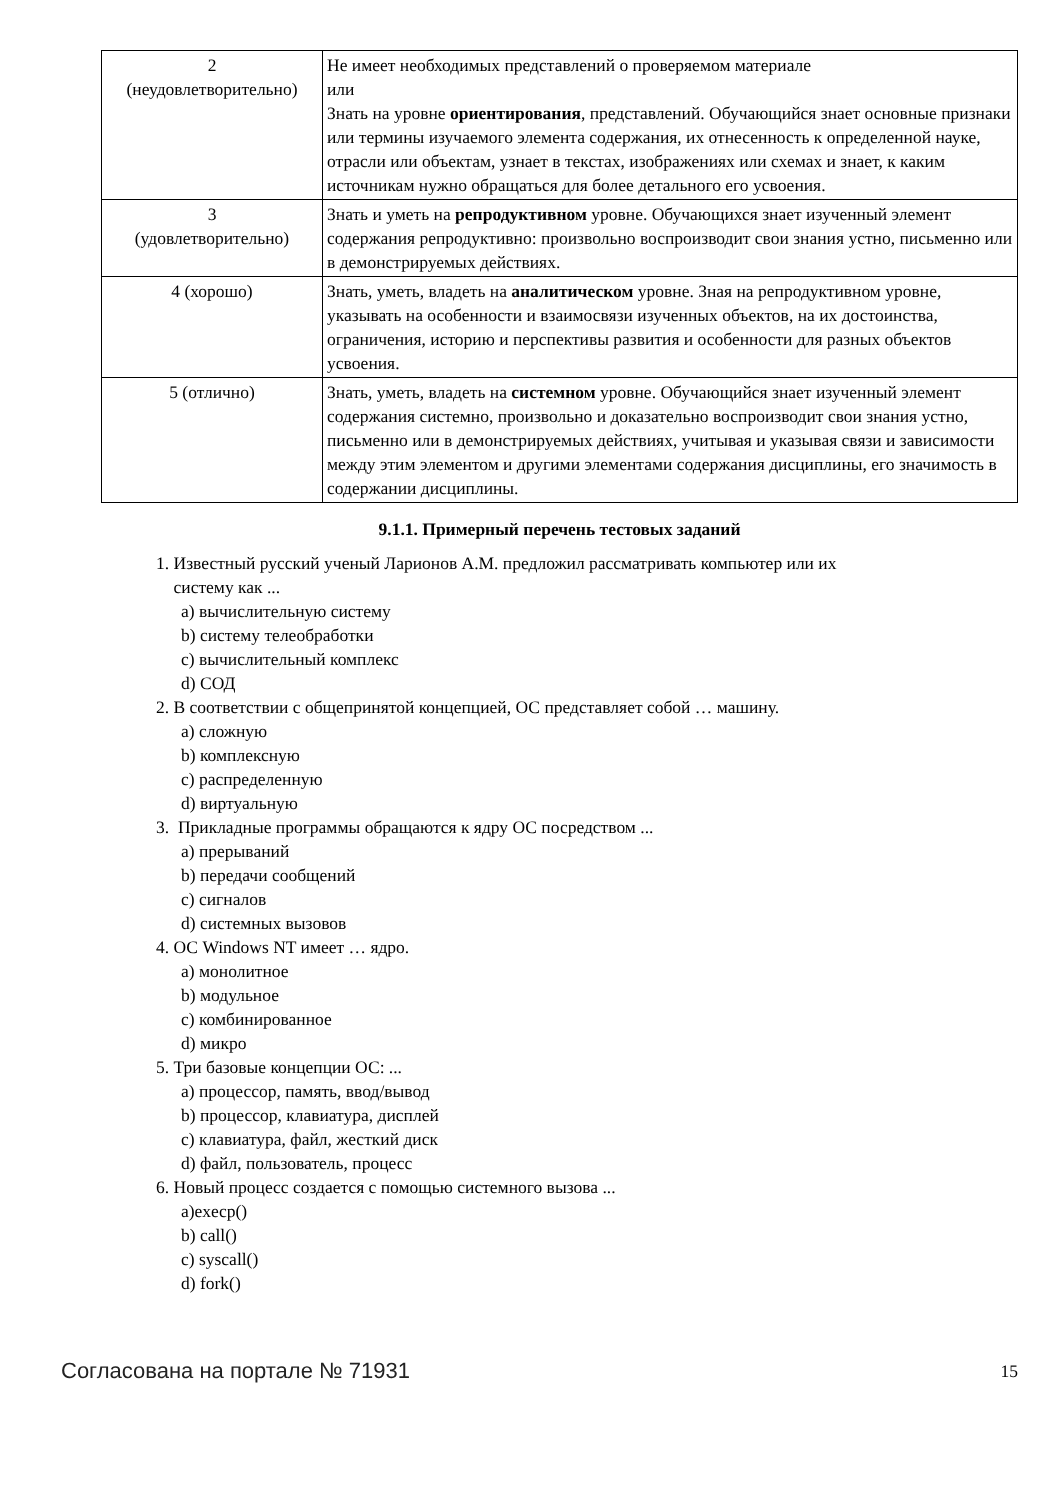| 2 (неудовлетворительно) | Не имеет необходимых представлений о проверяемом материале или Знать на уровне ориентирования , представлений. Обучающийся знает основные признаки или термины изучаемого элемента содержания, их отнесенность к определенной науке, отрасли или объектам, узнает в текстах, изображениях или схемах и знает, к каким источникам нужно обращаться для более детального его усвоения. |
| 3 (удовлетворительно) | Знать и уметь на репродуктивном уровне. Обучающихся знает изученный элемент содержания репродуктивно: произвольно воспроизводит свои знания устно, письменно или в демонстрируемых действиях. |
| 4 (хорошо) | Знать, уметь, владеть на аналитическом уровне. Зная на репродуктивном уровне, указывать на особенности и взаимосвязи изученных объектов, на их достоинства, ограничения, историю и перспективы развития и особенности для разных объектов усвоения. |
| 5 (отлично) | Знать, уметь, владеть на системном уровне. Обучающийся знает изученный элемент содержания системно, произвольно и доказательно воспроизводит свои знания устно, письменно или в демонстрируемых действиях, учитывая и указывая связи и зависимости между этим элементом и другими элементами содержания дисциплины, его значимость в содержании дисциплины. |
9.1.1. Примерный перечень тестовых заданий
1. Известный русский ученый Ларионов А.М. предложил рассматривать компьютер или их
систему как ...
a) вычислительную систему
b) систему телеобработки
c) вычислительный комплекс
d) СОД
2. В соответствии с общепринятой концепцией, ОС представляет собой … машину.
a) сложную
b) комплексную
c) распределенную
d) виртуальную
3. Прикладные программы обращаются к ядру ОС посредством ...
a) прерываний
b) передачи сообщений
c) сигналов
d) системных вызовов
4. ОС Windows NT имеет … ядро.
a) монолитное
b) модульное
c) комбинированное
d) микро
5. Три базовые концепции ОС: ...
a) процессор, память, ввод/вывод
b) процессор, клавиатура, дисплей
c) клавиатура, файл, жесткий диск
d) файл, пользователь, процесс
6. Новый процесс создается с помощью системного вызова ...
a)execp()
b) call()
c) syscall()
d) fork()
Согласована на портале № 71931 15